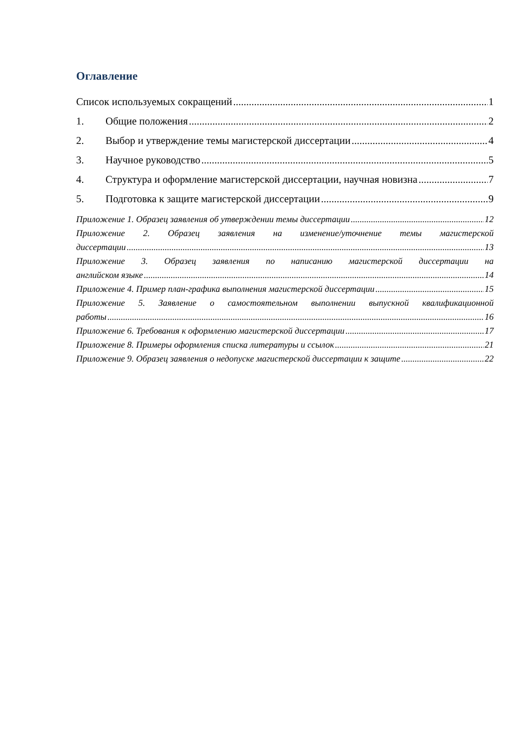Оглавление
Список используемых сокращений 1
1. Общие положения 2
2. Выбор и утверждение темы магистерской диссертации 4
3. Научное руководство 5
4. Структура и оформление магистерской диссертации, научная новизна 7
5. Подготовка к защите магистерской диссертации 9
Приложение 1. Образец заявления об утверждении темы диссертации 12
Приложение 2. Образец заявления на изменение/уточнение темы магистерской
диссертации 13
Приложение 3. Образец заявления по написанию магистерской диссертации на
английском языке 14
Приложение 4. Пример план-графика выполнения магистерской диссертации 15
Приложение 5. Заявление о самостоятельном выполнении выпускной квалификационной
работы 16
Приложение 6. Требования к оформлению магистерской диссертации 17
Приложение 8. Примеры оформления списка литературы и ссылок 21
Приложение 9. Образец заявления о недопуске магистерской диссертации к защите 22